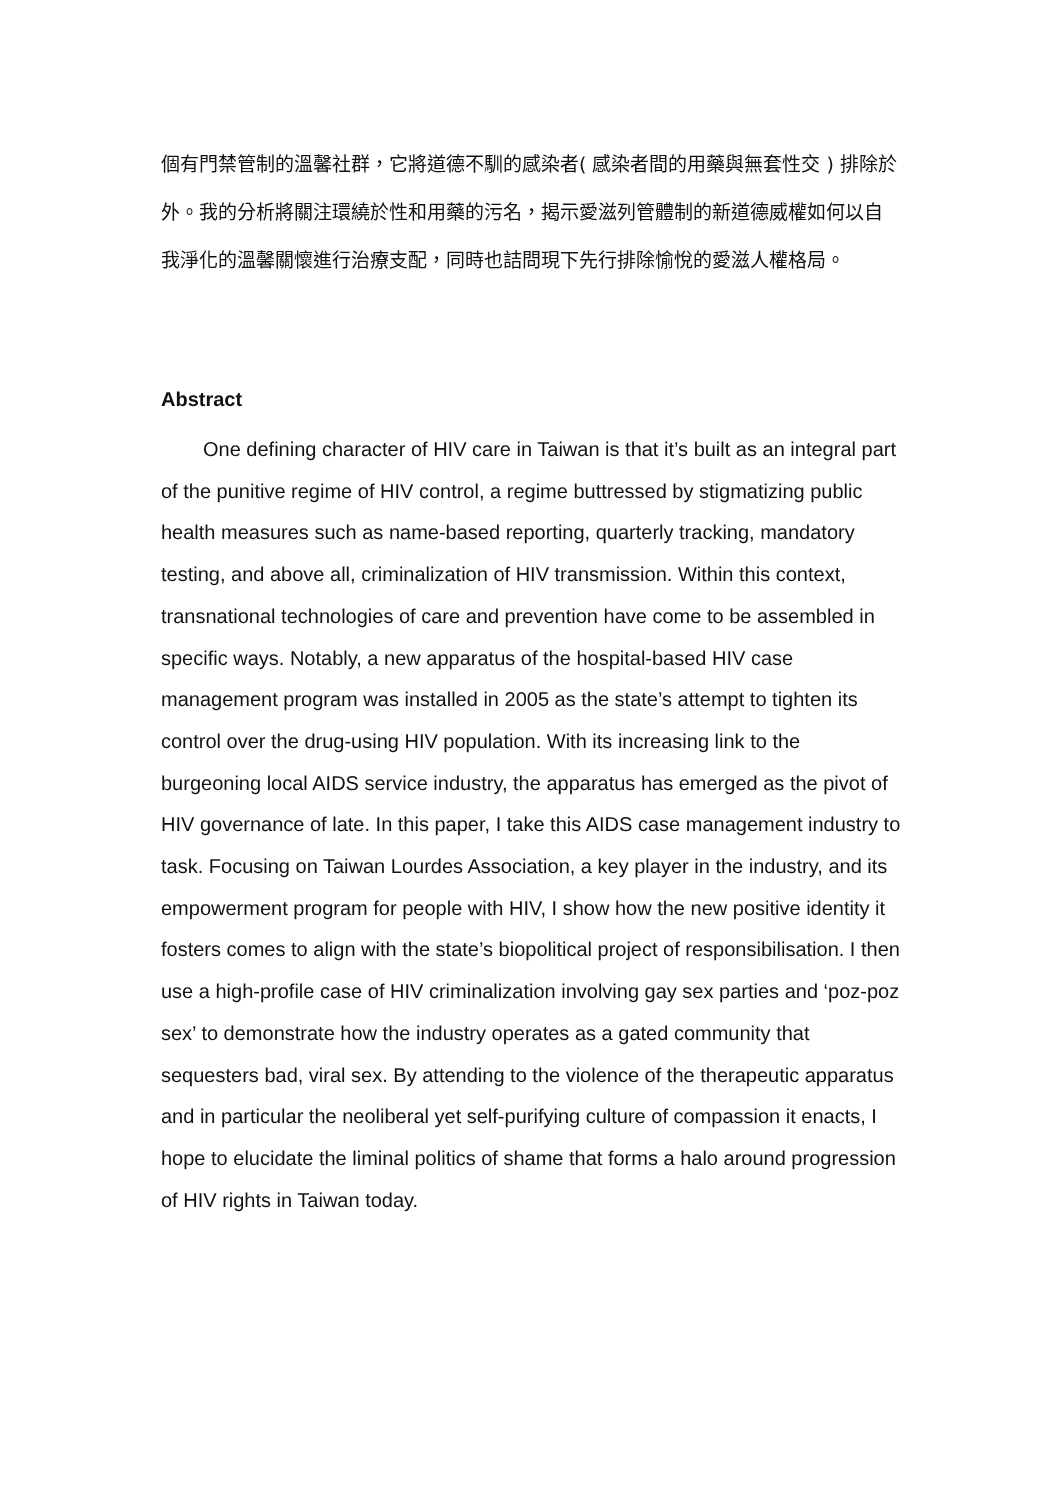個有門禁管制的溫馨社群，它將道德不馴的感染者( 感染者間的用藥與無套性交 ) 排除於外。我的分析將關注環繞於性和用藥的污名，揭示愛滋列管體制的新道德威權如何以自我淨化的溫馨關懷進行治療支配，同時也詰問現下先行排除愉悅的愛滋人權格局。
Abstract
One defining character of HIV care in Taiwan is that it’s built as an integral part of the punitive regime of HIV control, a regime buttressed by stigmatizing public health measures such as name-based reporting, quarterly tracking, mandatory testing, and above all, criminalization of HIV transmission. Within this context, transnational technologies of care and prevention have come to be assembled in specific ways. Notably, a new apparatus of the hospital-based HIV case management program was installed in 2005 as the state’s attempt to tighten its control over the drug-using HIV population. With its increasing link to the burgeoning local AIDS service industry, the apparatus has emerged as the pivot of HIV governance of late. In this paper, I take this AIDS case management industry to task. Focusing on Taiwan Lourdes Association, a key player in the industry, and its empowerment program for people with HIV, I show how the new positive identity it fosters comes to align with the state’s biopolitical project of responsibilisation. I then use a high-profile case of HIV criminalization involving gay sex parties and ‘poz-poz sex’ to demonstrate how the industry operates as a gated community that sequesters bad, viral sex. By attending to the violence of the therapeutic apparatus and in particular the neoliberal yet self-purifying culture of compassion it enacts, I hope to elucidate the liminal politics of shame that forms a halo around progression of HIV rights in Taiwan today.